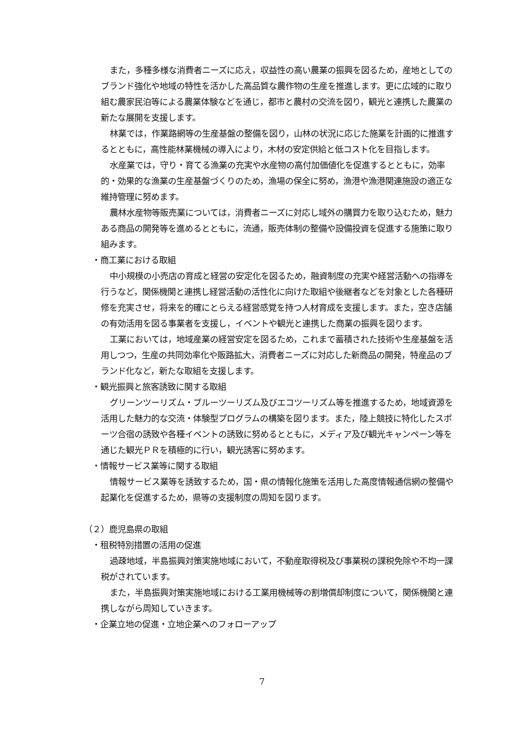また，多種多様な消費者ニーズに応え，収益性の高い農業の振興を図るため，産地としてのブランド強化や地域の特性を活かした高品質な農作物の生産を推進します。更に広域的に取り組む農家民泊等による農業体験などを通じ，都市と農村の交流を図り，観光と連携した農業の新たな展開を支援します。
林業では，作業路網等の生産基盤の整備を図り，山林の状況に応じた施業を計画的に推進するとともに，高性能林業機械の導入により，木材の安定供給と低コスト化を目指します。
水産業では，守り・育てる漁業の充実や水産物の高付加価値化を促進するとともに，効率的・効果的な漁業の生産基盤づくりのため，漁場の保全に努め，漁港や漁港関連施設の適正な維持管理に努めます。
農林水産物等販売業については，消費者ニーズに対応し域外の購買力を取り込むため，魅力ある商品の開発等を進めるとともに，流通，販売体制の整備や設備投資を促進する施策に取り組みます。
・商工業における取組
中小規模の小売店の育成と経営の安定化を図るため，融資制度の充実や経営活動への指導を行うなど，関係機関と連携し経営活動の活性化に向けた取組や後継者などを対象とした各種研修を充実させ，将来を的確にとらえる経営感覚を持つ人材育成を支援します。また，空き店舗の有効活用を図る事業者を支援し，イベントや観光と連携した商業の振興を図ります。
工業においては，地域産業の経営安定を図るため，これまで蓄積された技術や生産基盤を活用しつつ，生産の共同効率化や販路拡大，消費者ニーズに対応した新商品の開発，特産品のブランド化など，新たな取組を支援します。
・観光振興と旅客誘致に関する取組
グリーンツーリズム・ブルーツーリズム及びエコツーリズム等を推進するため，地域資源を活用した魅力的な交流・体験型プログラムの構築を図ります。また，陸上競技に特化したスポーツ合宿の誘致や各種イベントの誘致に努めるとともに，メディア及び観光キャンペーン等を通じた観光ＰＲを積極的に行い，観光誘客に努めます。
・情報サービス業等に関する取組
情報サービス業等を誘致するため，国・県の情報化施策を活用した高度情報通信網の整備や起業化を促進するため，県等の支援制度の周知を図ります。
（２）鹿児島県の取組
・租税特別措置の活用の促進
過疎地域，半島振興対策実施地域において，不動産取得税及び事業税の課税免除や不均一課税がされています。
また，半島振興対策実施地域における工業用機械等の割増償却制度について，関係機関と連携しながら周知していきます。
・企業立地の促進・立地企業へのフォローアップ
7